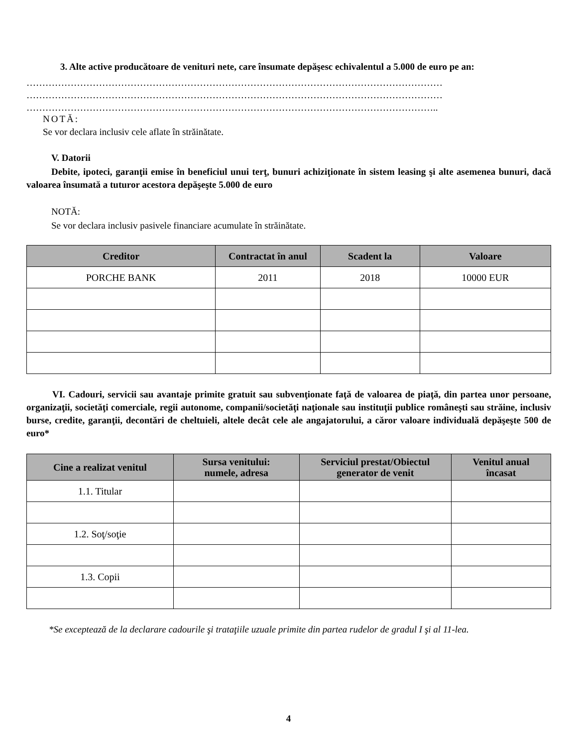3. Alte active producătoare de venituri nete, care însumate depăşesc echivalentul a 5.000 de euro pe an:
……………………………………………………………………………………………………………………
……………………………………………………………………………………………………………………
…………………………………………………………………………………………………………………..
NOTĂ:
Se vor declara inclusiv cele aflate în străinătate.
V. Datorii
Debite, ipoteci, garanţii emise în beneficiul unui terţ, bunuri achiziţionate în sistem leasing şi alte asemenea bunuri, dacă valoarea însumată a tuturor acestora depăşeşte 5.000 de euro
NOTĂ:
Se vor declara inclusiv pasivele financiare acumulate în străinătate.
| Creditor | Contractat în anul | Scadent la | Valoare |
| --- | --- | --- | --- |
| PORCHE BANK | 2011 | 2018 | 10000 EUR |
VI. Cadouri, servicii sau avantaje primite gratuit sau subvenţionate faţă de valoarea de piaţă, din partea unor persoane, organizaţii, societăţi comerciale, regii autonome, companii/societăţi naţionale sau instituţii publice româneşti sau străine, inclusiv burse, credite, garanţii, decontări de cheltuieli, altele decât cele ale angajatorului, a căror valoare individuală depăşeşte 500 de euro*
| Cine a realizat venitul | Sursa venitului: numele, adresa | Serviciul prestat/Obiectul generator de venit | Venitul anual încasat |
| --- | --- | --- | --- |
| 1.1. Titular | | | |
| 1.2. Soţ/soţie | | | |
| 1.3. Copii | | | |
*Se exceptează de la declarare cadourile şi trataţiile uzuale primite din partea rudelor de gradul I şi al 11-lea.
4